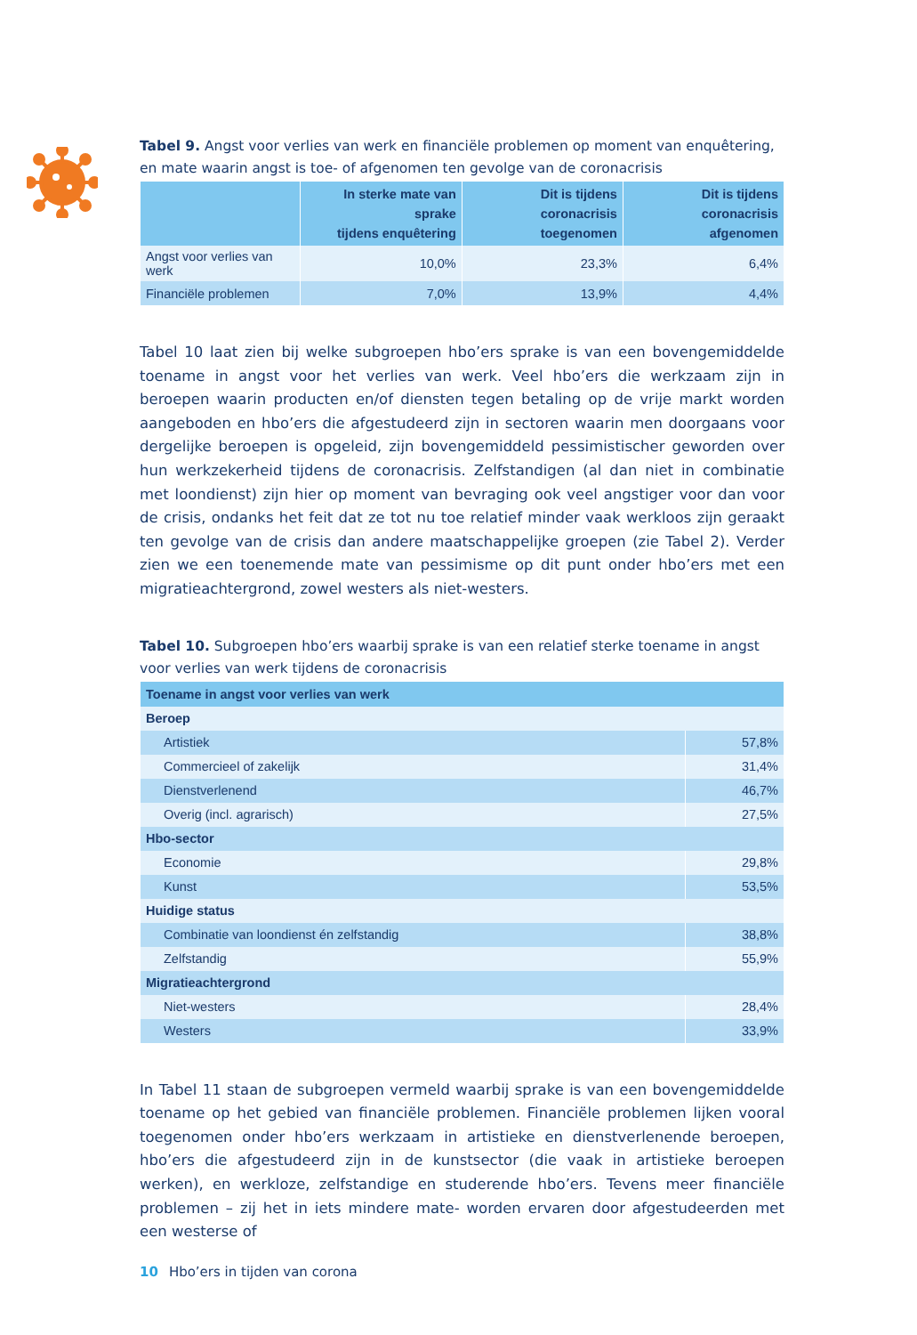Tabel 9. Angst voor verlies van werk en financiële problemen op moment van enquêtering, en mate waarin angst is toe- of afgenomen ten gevolge van de coronacrisis
| | In sterke mate van sprake tijdens enquêtering | Dit is tijdens coronacrisis toegenomen | Dit is tijdens coronacrisis afgenomen |
| --- | --- | --- | --- |
| Angst voor verlies van werk | 10,0% | 23,3% | 6,4% |
| Financiële problemen | 7,0% | 13,9% | 4,4% |
Tabel 10 laat zien bij welke subgroepen hbo’ers sprake is van een bovengemiddelde toename in angst voor het verlies van werk. Veel hbo’ers die werkzaam zijn in beroepen waarin producten en/of diensten tegen betaling op de vrije markt worden aangeboden en hbo’ers die afgestudeerd zijn in sectoren waarin men doorgaans voor dergelijke beroepen is opgeleid, zijn bovengemiddeld pessimistischer geworden over hun werkzekerheid tijdens de coronacrisis. Zelfstandigen (al dan niet in combinatie met loondienst) zijn hier op moment van bevraging ook veel angstiger voor dan voor de crisis, ondanks het feit dat ze tot nu toe relatief minder vaak werkloos zijn geraakt ten gevolge van de crisis dan andere maatschappelijke groepen (zie Tabel 2). Verder zien we een toenemende mate van pessimisme op dit punt onder hbo’ers met een migratieachtergrond, zowel westers als niet-westers.
Tabel 10. Subgroepen hbo’ers waarbij sprake is van een relatief sterke toename in angst voor verlies van werk tijdens de coronacrisis
| Toename in angst voor verlies van werk | |
| --- | --- |
| Beroep | |
| Artistiek | 57,8% |
| Commercieel of zakelijk | 31,4% |
| Dienstverlenend | 46,7% |
| Overig (incl. agrarisch) | 27,5% |
| Hbo-sector | |
| Economie | 29,8% |
| Kunst | 53,5% |
| Huidige status | |
| Combinatie van loondienst én zelfstandig | 38,8% |
| Zelfstandig | 55,9% |
| Migratieachtergrond | |
| Niet-westers | 28,4% |
| Westers | 33,9% |
In Tabel 11 staan de subgroepen vermeld waarbij sprake is van een bovengemiddelde toename op het gebied van financiële problemen. Financiële problemen lijken vooral toegenomen onder hbo’ers werkzaam in artistieke en dienstverlenende beroepen, hbo’ers die afgestudeerd zijn in de kunstsector (die vaak in artistieke beroepen werken), en werkloze, zelfstandige en studerende hbo’ers. Tevens meer financiële problemen – zij het in iets mindere mate- worden ervaren door afgestudeerden met een westerse of
10 Hbo’ers in tijden van corona